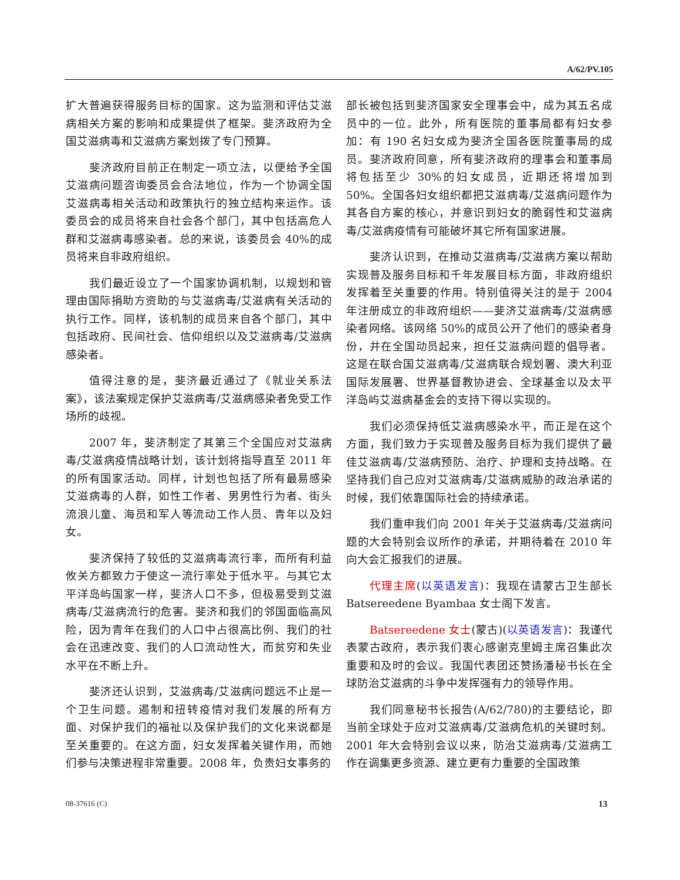A/62/PV.105
扩大普遍获得服务目标的国家。这为监测和评估艾滋病相关方案的影响和成果提供了框架。斐济政府为全国艾滋病毒和艾滋病方案划拨了专门预算。
斐济政府目前正在制定一项立法，以便给予全国艾滋病问题咨询委员会合法地位，作为一个协调全国艾滋病毒相关活动和政策执行的独立结构来运作。该委员会的成员将来自社会各个部门，其中包括高危人群和艾滋病毒感染者。总的来说，该委员会 40%的成员将来自非政府组织。
我们最近设立了一个国家协调机制，以规划和管理由国际捐助方资助的与艾滋病毒/艾滋病有关活动的执行工作。同样，该机制的成员来自各个部门，其中包括政府、民间社会、信仰组织以及艾滋病毒/艾滋病感染者。
值得注意的是，斐济最近通过了《就业关系法案》，该法案规定保护艾滋病毒/艾滋病感染者免受工作场所的歧视。
2007 年，斐济制定了其第三个全国应对艾滋病毒/艾滋病疫情战略计划，该计划将指导直至 2011 年的所有国家活动。同样，计划也包括了所有最易感染艾滋病毒的人群，如性工作者、男男性行为者、街头流浪儿童、海员和军人等流动工作人员、青年以及妇女。
斐济保持了较低的艾滋病毒流行率，而所有利益攸关方都致力于使这一流行率处于低水平。与其它太平洋岛屿国家一样，斐济人口不多，但极易受到艾滋病毒/艾滋病流行的危害。斐济和我们的邻国面临高风险，因为青年在我们的人口中占很高比例、我们的社会在迅速改变、我们的人口流动性大，而贫穷和失业水平在不断上升。
斐济还认识到，艾滋病毒/艾滋病问题远不止是一个卫生问题。遏制和扭转疫情对我们发展的所有方面、对保护我们的福祉以及保护我们的文化来说都是至关重要的。在这方面，妇女发挥着关键作用，而她们参与决策进程非常重要。2008 年，负责妇女事务的
部长被包括到斐济国家安全理事会中，成为其五名成员中的一位。此外，所有医院的董事局都有妇女参加：有 190 名妇女成为斐济全国各医院董事局的成员。斐济政府同意，所有斐济政府的理事会和董事局将包括至少 30%的妇女成员，近期还将增加到 50%。全国各妇女组织都把艾滋病毒/艾滋病问题作为其各自方案的核心，并意识到妇女的脆弱性和艾滋病毒/艾滋病疫情有可能破坏其它所有国家进展。
斐济认识到，在推动艾滋病毒/艾滋病方案以帮助实现普及服务目标和千年发展目标方面，非政府组织发挥着至关重要的作用。特别值得关注的是于 2004 年注册成立的非政府组织——斐济艾滋病毒/艾滋病感染者网络。该网络 50%的成员公开了他们的感染者身份，并在全国动员起来，担任艾滋病问题的倡导者。这是在联合国艾滋病毒/艾滋病联合规划署、澳大利亚国际发展署、世界基督教协进会、全球基金以及太平洋岛屿艾滋病基金会的支持下得以实现的。
我们必须保持低艾滋病感染水平，而正是在这个方面，我们致力于实现普及服务目标为我们提供了最佳艾滋病毒/艾滋病预防、治疗、护理和支持战略。在坚持我们自己应对艾滋病毒/艾滋病威胁的政治承诺的时候，我们依靠国际社会的持续承诺。
我们重申我们向 2001 年关于艾滋病毒/艾滋病问题的大会特别会议所作的承诺，并期待着在 2010 年向大会汇报我们的进展。
代理主席(以英语发言)：我现在请蒙古卫生部长 Batsereedene Byambaa 女士阁下发言。
Batsereedene 女士(蒙古)(以英语发言)：我谨代表蒙古政府，表示我们衷心感谢克里姆主席召集此次重要和及时的会议。我国代表团还赞扬潘秘书长在全球防治艾滋病的斗争中发挥强有力的领导作用。
我们同意秘书长报告(A/62/780)的主要结论，即当前全球处于应对艾滋病毒/艾滋病危机的关键时刻。2001 年大会特别会议以来，防治艾滋病毒/艾滋病工作在调集更多资源、建立更有力重要的全国政策
08-37616 (C) 13